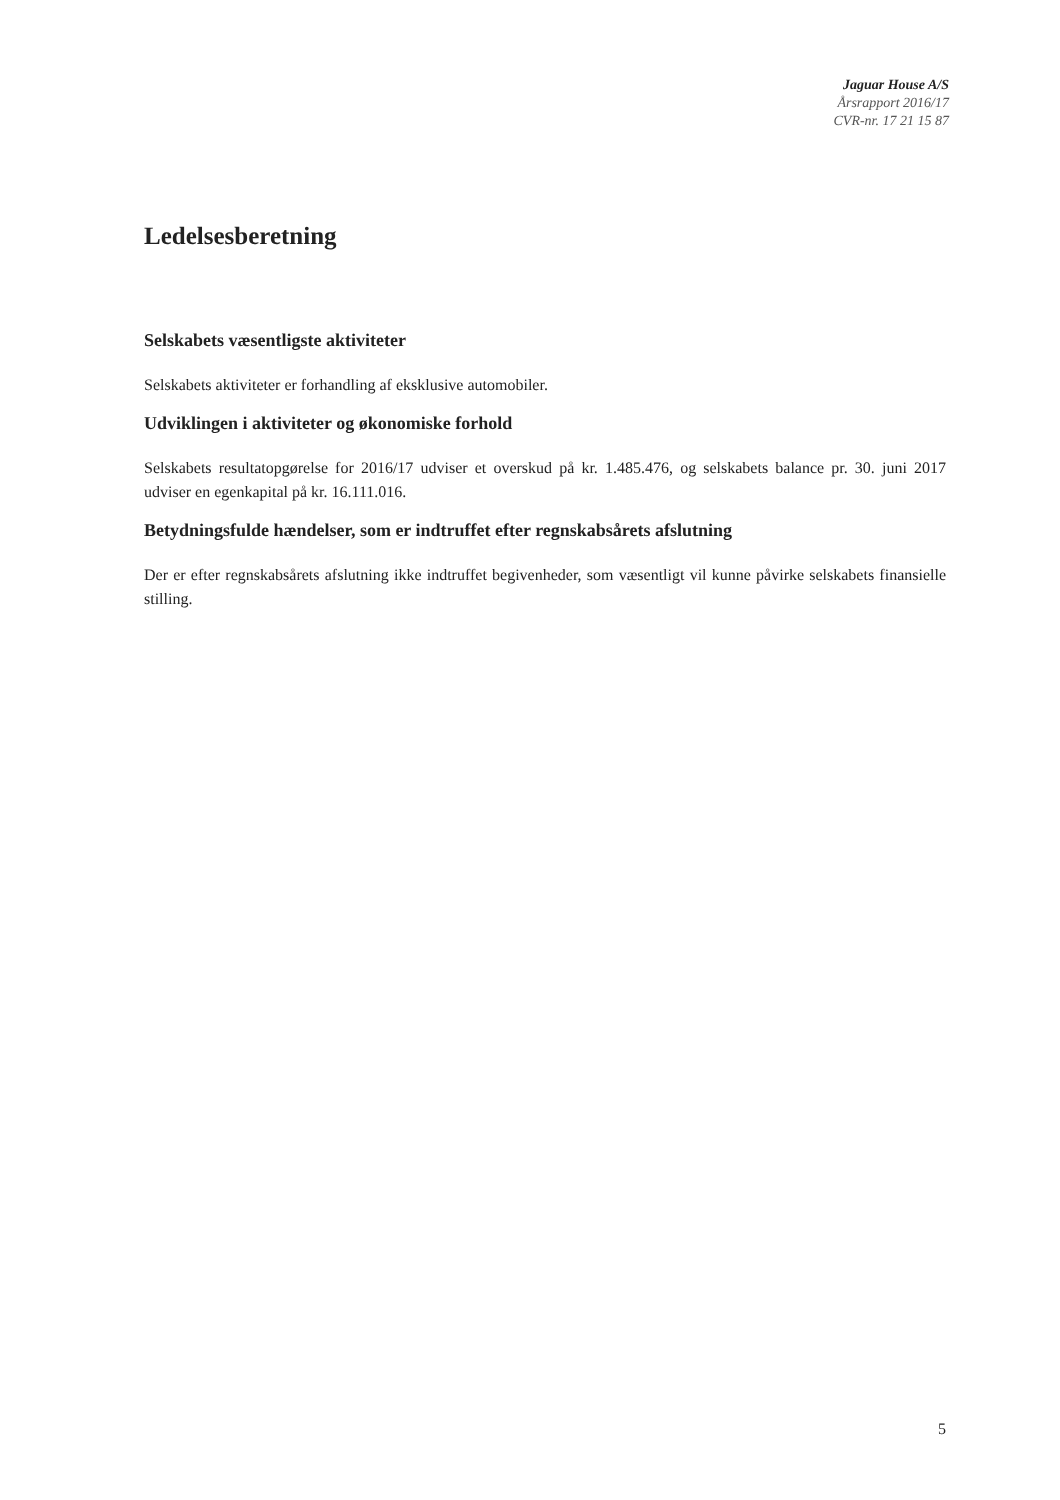Jaguar House A/S
Årsrapport 2016/17
CVR-nr. 17 21 15 87
Ledelsesberetning
Selskabets væsentligste aktiviteter
Selskabets aktiviteter er forhandling af eksklusive automobiler.
Udviklingen i aktiviteter og økonomiske forhold
Selskabets resultatopgørelse for 2016/17 udviser et overskud på kr. 1.485.476, og selskabets balance pr. 30. juni 2017 udviser en egenkapital på kr. 16.111.016.
Betydningsfulde hændelser, som er indtruffet efter regnskabsårets afslutning
Der er efter regnskabsårets afslutning ikke indtruffet begivenheder, som væsentligt vil kunne påvirke selskabets finansielle stilling.
5